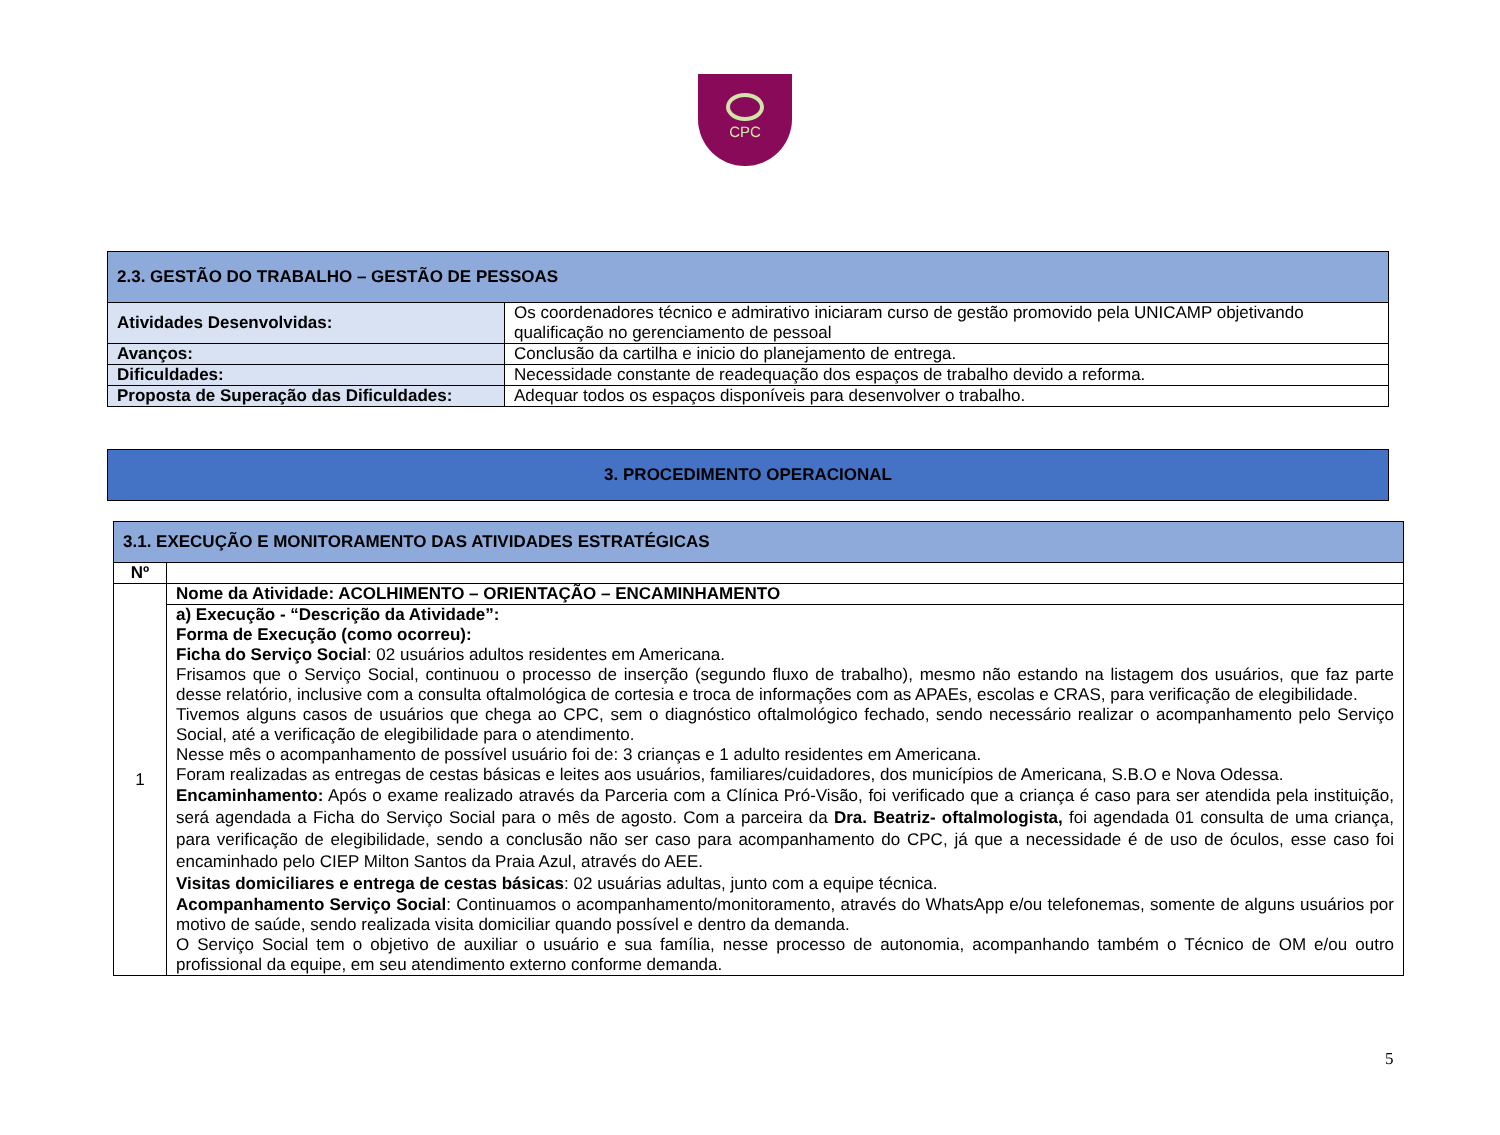CPC
| 2.3. GESTÃO DO TRABALHO – GESTÃO DE PESSOAS | |
| --- | --- |
| Atividades Desenvolvidas: | Os coordenadores técnico e admirativo iniciaram curso de gestão promovido pela UNICAMP objetivando qualificação no gerenciamento de pessoal |
| Avanços: | Conclusão da cartilha e inicio do planejamento de entrega. |
| Dificuldades: | Necessidade constante de readequação dos espaços de trabalho devido a reforma. |
| Proposta de Superação das Dificuldades: | Adequar todos os espaços disponíveis para desenvolver o trabalho. |
| 3. PROCEDIMENTO OPERACIONAL |
| 3.1. EXECUÇÃO E MONITORAMENTO DAS ATIVIDADES ESTRATÉGICAS | |
| --- | --- |
| Nº | |
| 1 | Nome da Atividade: ACOLHIMENTO – ORIENTAÇÃO – ENCAMINHAMENTO |
| | a) Execução - “Descrição da Atividade”: Forma de Execução (como ocorreu): Ficha do Serviço Social : 02 usuários adultos residentes em Americana. Frisamos que o Serviço Social, continuou o processo de inserção (segundo fluxo de trabalho), mesmo não estando na listagem dos usuários, que faz parte desse relatório, inclusive com a consulta oftalmológica de cortesia e troca de informações com as APAEs, escolas e CRAS, para verificação de elegibilidade. Tivemos alguns casos de usuários que chega ao CPC, sem o diagnóstico oftalmológico fechado, sendo necessário realizar o acompanhamento pelo Serviço Social, até a verificação de elegibilidade para o atendimento. Nesse mês o acompanhamento de possível usuário foi de: 3 crianças e 1 adulto residentes em Americana. Foram realizadas as entregas de cestas básicas e leites aos usuários, familiares/cuidadores, dos municípios de Americana, S.B.O e Nova Odessa. Encaminhamento: Após o exame realizado através da Parceria com a Clínica Pró-Visão, foi verificado que a criança é caso para ser atendida pela instituição, será agendada a Ficha do Serviço Social para o mês de agosto. Com a parceira da Dra. Beatriz- oftalmologista, foi agendada 01 consulta de uma criança, para verificação de elegibilidade, sendo a conclusão não ser caso para acompanhamento do CPC, já que a necessidade é de uso de óculos, esse caso foi encaminhado pelo CIEP Milton Santos da Praia Azul, através do AEE. Visitas domiciliares e entrega de cestas básicas : 02 usuárias adultas, junto com a equipe técnica. Acompanhamento Serviço Social : Continuamos o acompanhamento/monitoramento, através do WhatsApp e/ou telefonemas, somente de alguns usuários por motivo de saúde, sendo realizada visita domiciliar quando possível e dentro da demanda. O Serviço Social tem o objetivo de auxiliar o usuário e sua família, nesse processo de autonomia, acompanhando também o Técnico de OM e/ou outro profissional da equipe, em seu atendimento externo conforme demanda. |
5